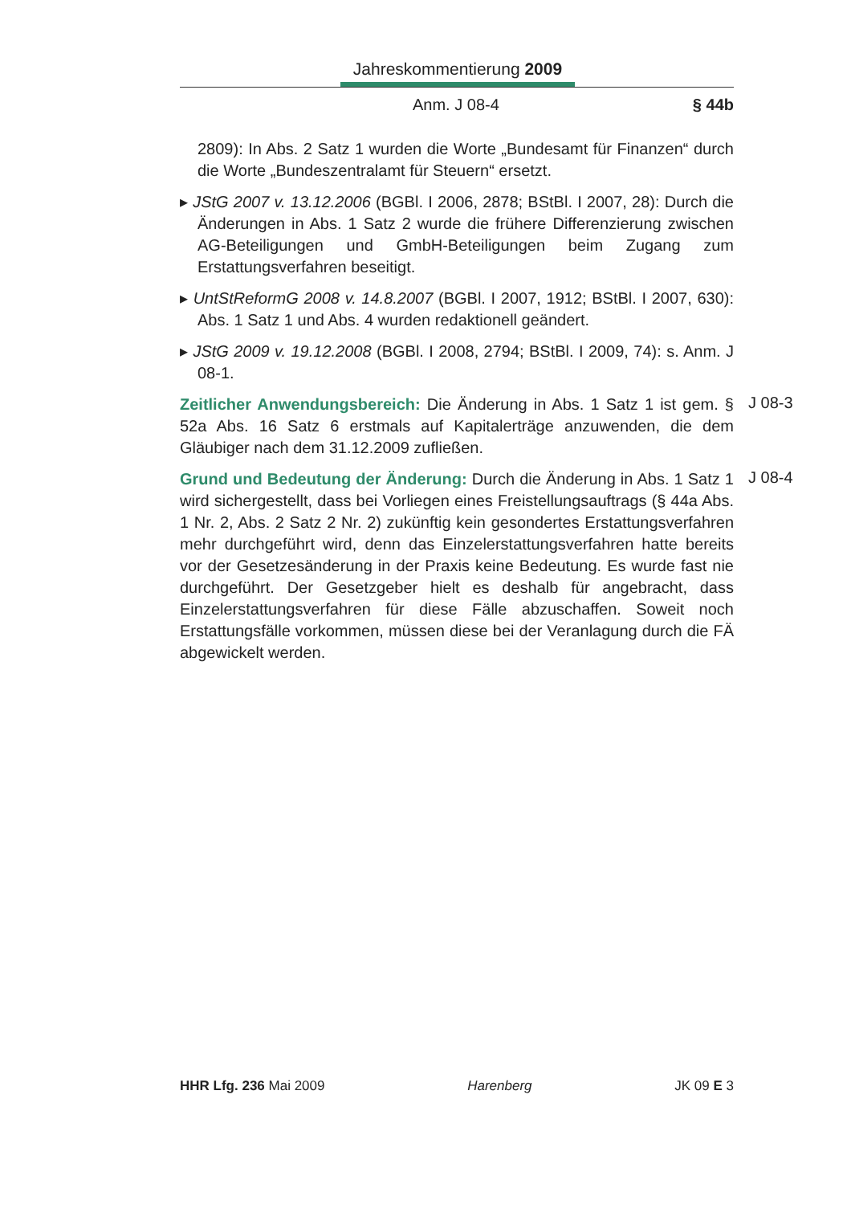Jahreskommentierung 2009
Anm. J 08-4 § 44b
2809): In Abs. 2 Satz 1 wurden die Worte „Bundesamt für Finanzen“ durch die Worte „Bundeszentralamt für Steuern“ ersetzt.
▸ JStG 2007 v. 13.12.2006 (BGBl. I 2006, 2878; BStBl. I 2007, 28): Durch die Änderungen in Abs. 1 Satz 2 wurde die frühere Differenzierung zwischen AG-Beteiligungen und GmbH-Beteiligungen beim Zugang zum Erstattungsverfahren beseitigt.
▸ UntStReformG 2008 v. 14.8.2007 (BGBl. I 2007, 1912; BStBl. I 2007, 630): Abs. 1 Satz 1 und Abs. 4 wurden redaktionell geändert.
▸ JStG 2009 v. 19.12.2008 (BGBl. I 2008, 2794; BStBl. I 2009, 74): s. Anm. J 08-1.
Zeitlicher Anwendungsbereich: Die Änderung in Abs. 1 Satz 1 ist gem. § 52a Abs. 16 Satz 6 erstmals auf Kapitalerträge anzuwenden, die dem Gläubiger nach dem 31.12.2009 zufließen.
J 08-3
Grund und Bedeutung der Änderung: Durch die Änderung in Abs. 1 Satz 1 wird sichergestellt, dass bei Vorliegen eines Freistellungsauftrags (§ 44a Abs. 1 Nr. 2, Abs. 2 Satz 2 Nr. 2) zukünftig kein gesondertes Erstattungsverfahren mehr durchgeführt wird, denn das Einzelerstattungsverfahren hatte bereits vor der Gesetzesänderung in der Praxis keine Bedeutung. Es wurde fast nie durchgeführt. Der Gesetzgeber hielt es deshalb für angebracht, dass Einzelerstattungsverfahren für diese Fälle abzuschaffen. Soweit noch Erstattungsfälle vorkommen, müssen diese bei der Veranlagung durch die FÄ abgewickelt werden.
J 08-4
HHR Lfg. 236 Mai 2009 Harenberg JK 09 E 3